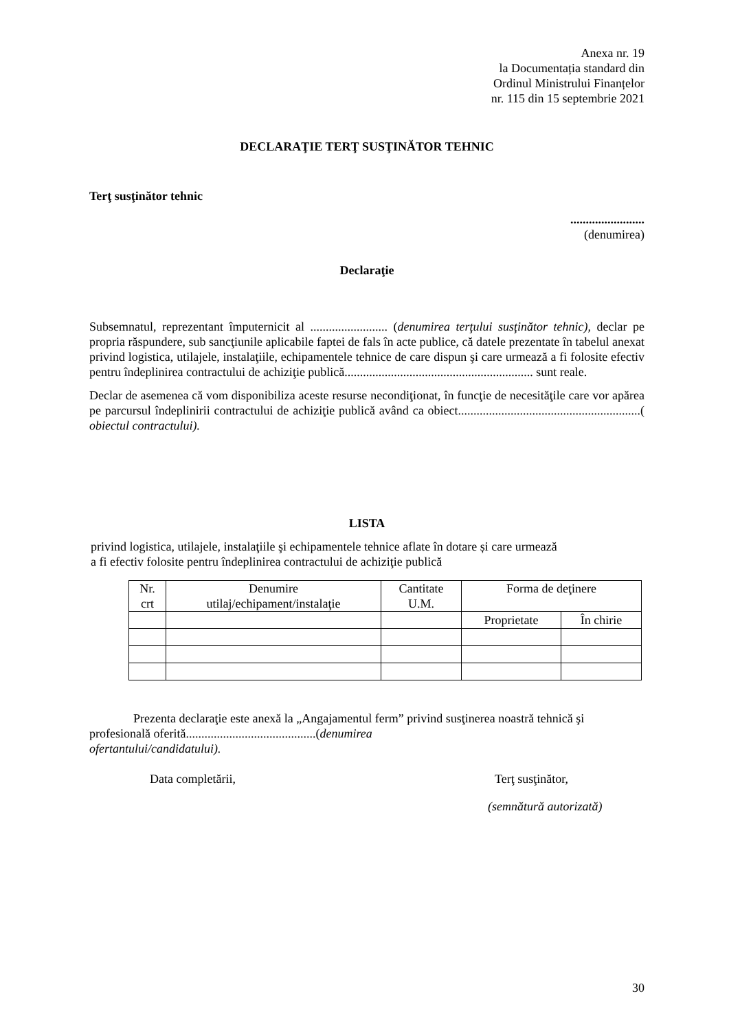Anexa nr. 19
la Documentația standard din
Ordinul Ministrului Finanțelor
nr. 115 din 15 septembrie 2021
DECLARAŢIE TERŢ SUSŢINĂTOR TEHNIC
Terţ susţinător tehnic
........................
(denumirea)
Declaraţie
Subsemnatul, reprezentant împuternicit al ......................... (denumirea terţului susţinător tehnic), declar pe propria răspundere, sub sancţiunile aplicabile faptei de fals în acte publice, că datele prezentate în tabelul anexat privind logistica, utilajele, instalaţiile, echipamentele tehnice de care dispun şi care urmează a fi folosite efectiv pentru îndeplinirea contractului de achiziţie publică............................................................. sunt reale.
Declar de asemenea că vom disponibiliza aceste resurse necondiţionat, în funcţie de necesităţile care vor apărea pe parcursul îndeplinirii contractului de achiziţie publică având ca obiect...........................................................( obiectul contractului).
LISTA
privind logistica, utilajele, instalaţiile şi echipamentele tehnice aflate în dotare și care urmează
a fi efectiv folosite pentru îndeplinirea contractului de achiziţie publică
| Nr. crt | Denumire utilaj/echipament/instalaţie | Cantitate U.M. | Forma de deţinere | |
| | | | Proprietate | În chirie |
Prezenta declaraţie este anexă la „Angajamentul ferm” privind susţinerea noastră tehnică şi profesională oferită..........................................(denumirea
ofertantului/candidatului).
Data completării, Terţ susţinător,
(semnătură autorizată)
30